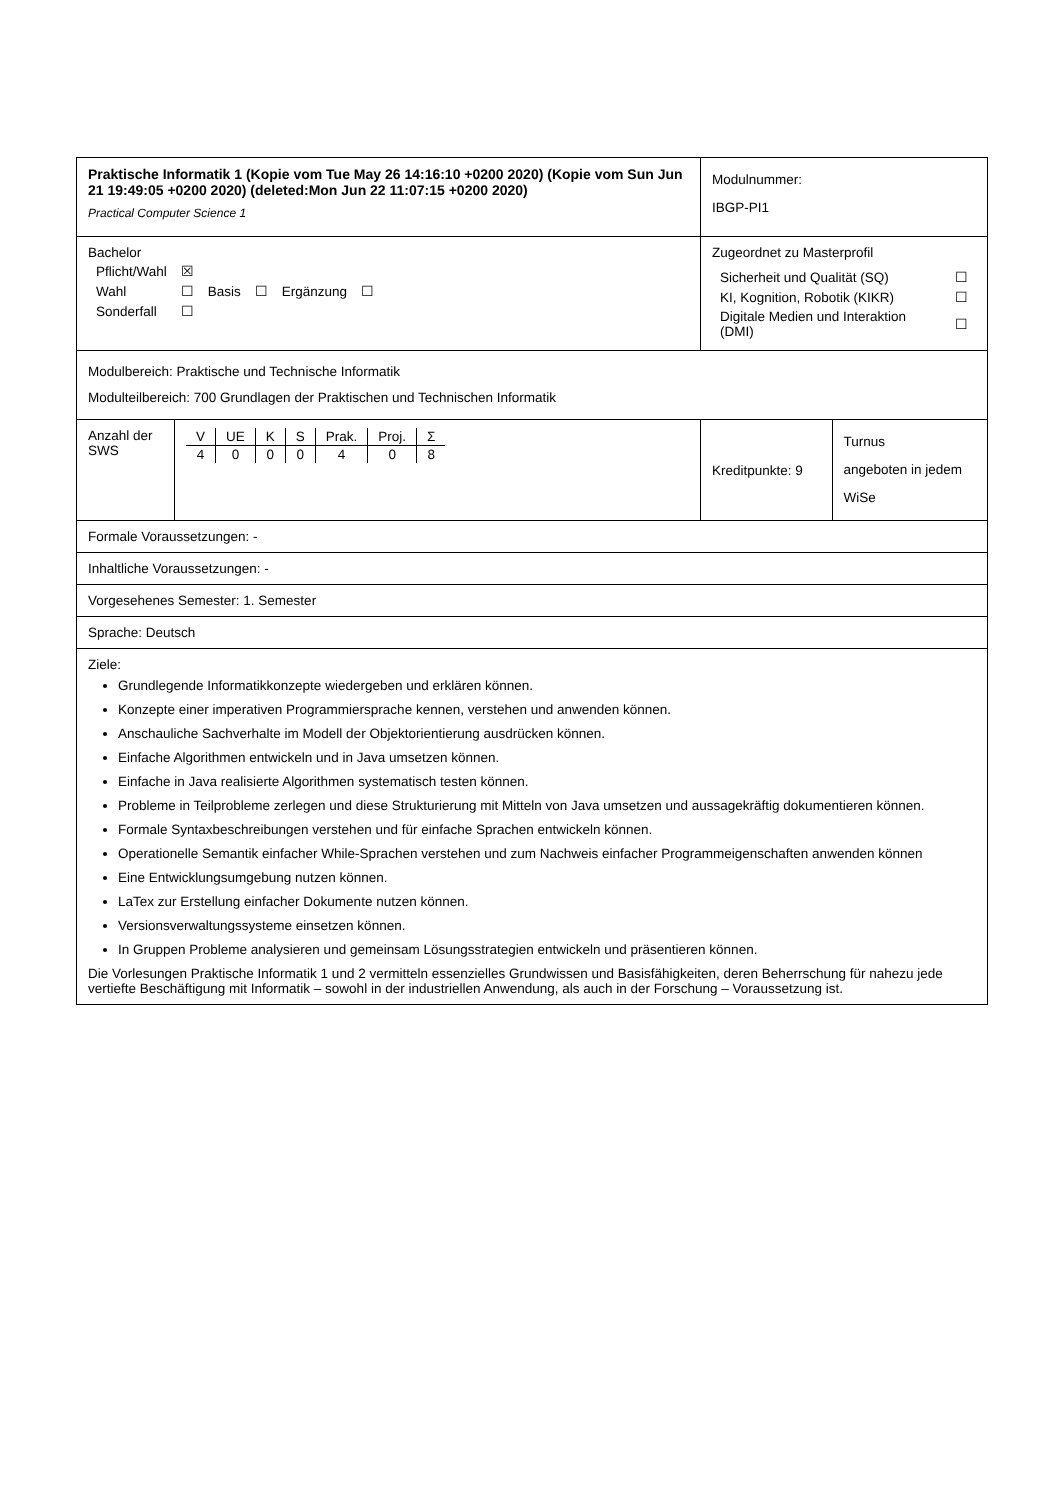| Praktische Informatik 1 (Kopie vom Tue May 26 14:16:10 +0200 2020) (Kopie vom Sun Jun 21 19:49:05 +0200 2020) (deleted:Mon Jun 22 11:07:15 +0200 2020) Practical Computer Science 1 | | | Modulnummer: IBGP-PI1 | |
| Bachelor / Pflicht/Wahl / ☒ / / / / / / Wahl / ☐ / Basis / ☐ / Ergänzung / ☐ / / Sonderfall / ☐ / / / / / | | Zugeordnet zu Masterprofil / Sicherheit und Qualität (SQ) / ☐ / / KI, Kognition, Robotik (KIKR) / ☐ / / Digitale Medien und Interaktion (DMI) / ☐ / | | |
| Modulbereich: Praktische und Technische Informatik Modulteilbereich: 700 Grundlagen der Praktischen und Technischen Informatik | | | | |
| Anzahl der SWS | / V / UE / K / S / Prak. / Proj. / Σ / / --- / --- / --- / --- / --- / --- / --- / / 4 / 0 / 0 / 0 / 4 / 0 / 8 / | | Kreditpunkte: 9 | Turnus angeboten in jedem WiSe |
| Formale Voraussetzungen: - | | | | |
| Inhaltliche Voraussetzungen: - | | | | |
| Vorgesehenes Semester: 1. Semester | | | | |
| Sprache: Deutsch | | | | |
| Ziele: Grundlegende Informatikkonzepte wiedergeben und erklären können. Konzepte einer imperativen Programmiersprache kennen, verstehen und anwenden können. Anschauliche Sachverhalte im Modell der Objektorientierung ausdrücken können. Einfache Algorithmen entwickeln und in Java umsetzen können. Einfache in Java realisierte Algorithmen systematisch testen können. Probleme in Teilprobleme zerlegen und diese Strukturierung mit Mitteln von Java umsetzen und aussagekräftig dokumentieren können. Formale Syntaxbeschreibungen verstehen und für einfache Sprachen entwickeln können. Operationelle Semantik einfacher While-Sprachen verstehen und zum Nachweis einfacher Programmeigenschaften anwenden können Eine Entwicklungsumgebung nutzen können. LaTex zur Erstellung einfacher Dokumente nutzen können. Versionsverwaltungssysteme einsetzen können. In Gruppen Probleme analysieren und gemeinsam Lösungsstrategien entwickeln und präsentieren können. Die Vorlesungen Praktische Informatik 1 und 2 vermitteln essenzielles Grundwissen und Basisfähigkeiten, deren Beherrschung für nahezu jede vertiefte Beschäftigung mit Informatik – sowohl in der industriellen Anwendung, als auch in der Forschung – Voraussetzung ist. | | | | |